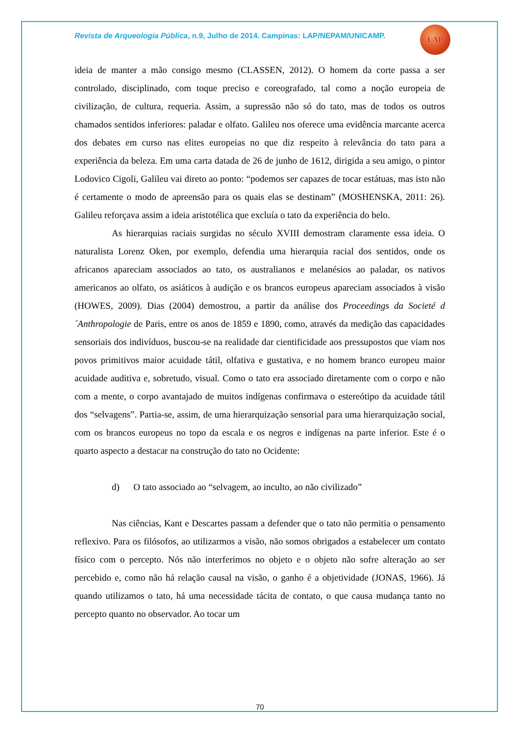Revista de Arqueologia Pública, n.9, Julho de 2014. Campinas: LAP/NEPAM/UNICAMP.
LAP
ideia de manter a mão consigo mesmo (CLASSEN, 2012). O homem da corte passa a ser controlado, disciplinado, com toque preciso e coreografado, tal como a noção europeia de civilização, de cultura, requeria. Assim, a supressão não só do tato, mas de todos os outros chamados sentidos inferiores: paladar e olfato. Galileu nos oferece uma evidência marcante acerca dos debates em curso nas elites europeias no que diz respeito à relevância do tato para a experiência da beleza. Em uma carta datada de 26 de junho de 1612, dirigida a seu amigo, o pintor Lodovico Cigoli, Galileu vai direto ao ponto: “podemos ser capazes de tocar estátuas, mas isto não é certamente o modo de apreensão para os quais elas se destinam” (MOSHENSKA, 2011: 26). Galileu reforçava assim a ideia aristotélica que excluía o tato da experiência do belo.
As hierarquias raciais surgidas no século XVIII demostram claramente essa ideia. O naturalista Lorenz Oken, por exemplo, defendia uma hierarquia racial dos sentidos, onde os africanos apareciam associados ao tato, os australianos e melanésios ao paladar, os nativos americanos ao olfato, os asiáticos à audição e os brancos europeus apareciam associados à visão (HOWES, 2009). Dias (2004) demostrou, a partir da análise dos Proceedings da Societé d´Anthropologie de Paris, entre os anos de 1859 e 1890, como, através da medição das capacidades sensoriais dos indivíduos, buscou-se na realidade dar cientificidade aos pressupostos que viam nos povos primitivos maior acuidade tátil, olfativa e gustativa, e no homem branco europeu maior acuidade auditiva e, sobretudo, visual. Como o tato era associado diretamente com o corpo e não com a mente, o corpo avantajado de muitos indígenas confirmava o estereótipo da acuidade tátil dos “selvagens”. Partia-se, assim, de uma hierarquização sensorial para uma hierarquização social, com os brancos europeus no topo da escala e os negros e indígenas na parte inferior. Este é o quarto aspecto a destacar na construção do tato no Ocidente:
d) O tato associado ao “selvagem, ao inculto, ao não civilizado”
Nas ciências, Kant e Descartes passam a defender que o tato não permitia o pensamento reflexivo. Para os filósofos, ao utilizarmos a visão, não somos obrigados a estabelecer um contato físico com o percepto. Nós não interferimos no objeto e o objeto não sofre alteração ao ser percebido e, como não há relação causal na visão, o ganho é a objetividade (JONAS, 1966). Já quando utilizamos o tato, há uma necessidade tácita de contato, o que causa mudança tanto no percepto quanto no observador. Ao tocar um
70